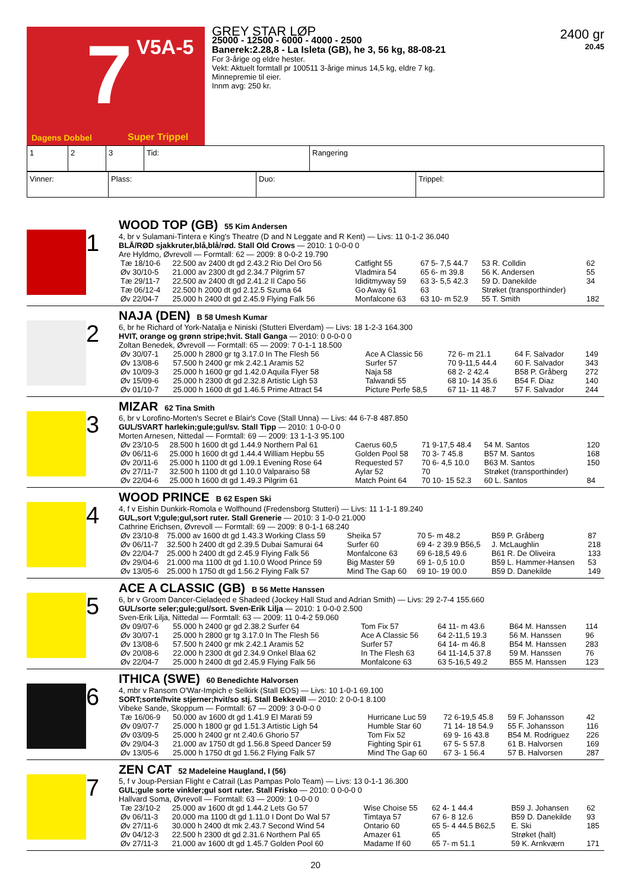7 V5A-5
Dagens Dobbel Super Trippel
GREY STAR LØP
25000 - 12500 - 6000 - 4000 - 2500
Banerek:2.28,8 - La Isleta (GB), he 3, 56 kg, 88-08-21
For 3-årige og eldre hester.
Vekt: Aktuelt formtall pr 100511 3-årige minus 14,5 kg, eldre 7 kg.
Minnepremie til eier.
Innm avg: 250 kr.
2400 gr
20.45
| 1 | 2 | 3 | Tid: | Rangering |
| Vinner: | Plass: | Duo: | Trippel: |
1
WOOD TOP (GB) 55 Kim Andersen
4, br v Sulamani-Tintera e King's Theatre (D and N Leggate and R Kent) — Livs: 11 0-1-2 36.040
BLÅ/RØD sjakkruter,blå,blå/rød. Stall Old Crows — 2010: 1 0-0-0 0
Are Hyldmo, Øvrevoll — Formtall: 62 — 2009: 8 0-0-2 19.790
| Tæ 18/10-6 | 22.500 av 2400 dt gd 2.43.2 Rio Del Oro 56 | Catfight 55 | 67 5- 7,5 44.7 | 53 R. Colldin | 62 |
| Øv 30/10-5 | 21.000 av 2300 dt gd 2.34.7 Pilgrim 57 | Vladmira 54 | 65 6- m 39.8 | 56 K. Andersen | 55 |
| Tæ 29/11-7 | 22.500 av 2400 dt gd 2.41.2 Il Capo 56 | Ididitmyway 59 | 63 3- 5,5 42.3 | 59 D. Danekilde | 34 |
| Tæ 06/12-4 | 22.500 h 2000 dt gd 2.12.5 Szuma 64 | Go Away 61 | 63 | Strøket (transporthinder) | |
| Øv 22/04-7 | 25.000 h 2400 dt gd 2.45.9 Flying Falk 56 | Monfalcone 63 | 63 10- m 52.9 | 55 T. Smith | 182 |
2
NAJA (DEN) B 58 Umesh Kumar
6, br he Richard of York-Natalja e Niniski (Stutteri Elverdam) — Livs: 18 1-2-3 164.300
HVIT, orange og grønn stripe;hvit. Stall Ganga — 2010: 0 0-0-0 0
Zoltan Benedek, Øvrevoll — Formtall: 65 — 2009: 7 0-1-1 18.500
| Øv 30/07-1 | 25.000 h 2800 gr tg 3.17.0 In The Flesh 56 | Ace A Classic 56 | 72 6- m 21.1 | 64 F. Salvador | 149 |
| Øv 13/08-6 | 57.500 h 2400 gr mk 2.42.1 Aramis 52 | Surfer 57 | 70 9-11,5 44.4 | 60 F. Salvador | 343 |
| Øv 10/09-3 | 25.000 h 1600 gr gd 1.42.0 Aquila Flyer 58 | Naja 58 | 68 2- 2 42.4 | B58 P. Gråberg | 272 |
| Øv 15/09-6 | 25.000 h 2300 dt gd 2.32.8 Artistic Ligh 53 | Talwandi 55 | 68 10- 14 35.6 | B54 F. Diaz | 140 |
| Øv 01/10-7 | 25.000 h 1600 dt gd 1.46.5 Prime Attract 54 | Picture Perfe 58,5 | 67 11- 11 48.7 | 57 F. Salvador | 244 |
3
MIZAR 62 Tina Smith
6, br v Lorofino-Morten's Secret e Blair's Cove (Stall Unna) — Livs: 44 6-7-8 487.850
GUL/SVART harlekin;gule;gul/sv. Stall Tipp — 2010: 1 0-0-0 0
Morten Arnesen, Nittedal — Formtall: 69 — 2009: 13 1-1-3 95.100
| Øv 23/10-5 | 28.500 h 1600 dt gd 1.44.9 Northern Pal 61 | Caerus 60,5 | 71 9-17,5 48.4 | 54 M. Santos | 120 |
| Øv 06/11-6 | 25.000 h 1600 dt gd 1.44.4 William Hepbu 55 | Golden Pool 58 | 70 3- 7 45.8 | B57 M. Santos | 168 |
| Øv 20/11-6 | 25.000 h 1100 dt gd 1.09.1 Evening Rose 64 | Requested 57 | 70 6- 4,5 10.0 | B63 M. Santos | 150 |
| Øv 27/11-7 | 32.500 h 1100 dt gd 1.10.0 Valparaiso 58 | Aylar 52 | 70 | Strøket (transporthinder) | |
| Øv 22/04-6 | 25.000 h 1600 dt gd 1.49.3 Pilgrim 61 | Match Point 64 | 70 10- 15 52.3 | 60 L. Santos | 84 |
4
WOOD PRINCE B 62 Espen Ski
4, f v Eishin Dunkirk-Romola e Wolfhound (Fredensborg Stutteri) — Livs: 11 1-1-1 89.240
GUL,sort V;gule;gul,sort ruter. Stall Grenerie — 2010: 3 1-0-0 21.000
Cathrine Erichsen, Øvrevoll — Formtall: 69 — 2009: 8 0-1-1 68.240
| Øv 23/10-8 | 75.000 av 1600 dt gd 1.43.3 Working Class 59 | Sheika 57 | 70 5- m 48.2 | B59 P. Gråberg | 87 |
| Øv 06/11-7 | 32.500 h 2400 dt gd 2.39.5 Dubai Samurai 64 | Surfer 60 | 69 4- 2 39.9 B56,5 | J. McLaughlin | 218 |
| Øv 22/04-7 | 25.000 h 2400 dt gd 2.45.9 Flying Falk 56 | Monfalcone 63 | 69 6-18,5 49.6 | B61 R. De Oliveira | 133 |
| Øv 29/04-6 | 21.000 ma 1100 dt gd 1.10.0 Wood Prince 59 | Big Master 59 | 69 1- 0,5 10.0 | B59 L. Hammer-Hansen | 53 |
| Øv 13/05-6 | 25.000 h 1750 dt gd 1.56.2 Flying Falk 57 | Mind The Gap 60 | 69 10- 19 00.0 | B59 D. Danekilde | 149 |
5
ACE A CLASSIC (GB) B 56 Mette Hanssen
6, br v Groom Dancer-Cieladeed e Shadeed (Jockey Hall Stud and Adrian Smith) — Livs: 29 2-7-4 155.660
GUL/sorte seler;gule;gul/sort. Sven-Erik Lilja — 2010: 1 0-0-0 2.500
Sven-Erik Lilja, Nittedal — Formtall: 63 — 2009: 11 0-4-2 59.060
| Øv 09/07-6 | 55.000 h 2400 gr gd 2.38.2 Surfer 64 | Tom Fix 57 | 64 11- m 43.6 | B64 M. Hanssen | 114 |
| Øv 30/07-1 | 25.000 h 2800 gr tg 3.17.0 In The Flesh 56 | Ace A Classic 56 | 64 2-11,5 19.3 | 56 M. Hanssen | 96 |
| Øv 13/08-6 | 57.500 h 2400 gr mk 2.42.1 Aramis 52 | Surfer 57 | 64 14- m 46.8 | B54 M. Hanssen | 283 |
| Øv 20/08-6 | 22.000 h 2300 dt gd 2.34.9 Onkel Blaa 62 | In The Flesh 63 | 64 11-14,5 37.8 | 59 M. Hanssen | 76 |
| Øv 22/04-7 | 25.000 h 2400 dt gd 2.45.9 Flying Falk 56 | Monfalcone 63 | 63 5-16,5 49.2 | B55 M. Hanssen | 123 |
6
ITHICA (SWE) 60 Benedichte Halvorsen
4, mbr v Ransom O'War-Impich e Selkirk (Stall EOS) — Livs: 10 1-0-1 69.100
SORT;sorte/hvite stjerner;hvit/so stj. Stall Bekkevill — 2010: 2 0-0-1 8.100
Vibeke Sande, Skoppum — Formtall: 67 — 2009: 3 0-0-0 0
| Tæ 16/06-9 | 50.000 av 1600 dt gd 1.41.9 El Marati 59 | Hurricane Luc 59 | 72 6-19,5 45.8 | 59 F. Johansson | 42 |
| Øv 09/07-7 | 25.000 h 1800 gr gd 1.51.3 Artistic Ligh 54 | Humble Star 60 | 71 14- 18 54.9 | 55 F. Johansson | 116 |
| Øv 03/09-5 | 25.000 h 2400 gr nt 2.40.6 Ghorio 57 | Tom Fix 52 | 69 9- 16 43.8 | B54 M. Rodriguez | 226 |
| Øv 29/04-3 | 21.000 av 1750 dt gd 1.56.8 Speed Dancer 59 | Fighting Spir 61 | 67 5- 5 57.8 | 61 B. Halvorsen | 169 |
| Øv 13/05-6 | 25.000 h 1750 dt gd 1.56.2 Flying Falk 57 | Mind The Gap 60 | 67 3- 1 56.4 | 57 B. Halvorsen | 287 |
7
ZEN CAT 52 Madeleine Haugland, I (56)
5, f v Joup-Persian Flight e Catrail (Las Pampas Polo Team) — Livs: 13 0-1-1 36.300
GUL;gule sorte vinkler;gul sort ruter. Stall Frisko — 2010: 0 0-0-0 0
Hallvard Soma, Øvrevoll — Formtall: 63 — 2009: 1 0-0-0 0
| Tæ 23/10-2 | 25.000 av 1600 dt gd 1.44.2 Lets Go 57 | Wise Choise 55 | 62 4- 1 44.4 | B59 J. Johansen | 62 |
| Øv 06/11-3 | 20.000 ma 1100 dt gd 1.11.0 I Dont Do Wal 57 | Timtaya 57 | 67 6- 8 12.6 | B59 D. Danekilde | 93 |
| Øv 27/11-6 | 30.000 h 2400 dt mk 2.43.7 Second Wind 54 | Ontario 60 | 65 5- 4 44.5 B62,5 | E. Ski | 185 |
| Øv 04/12-3 | 22.500 h 2300 dt gd 2.31.6 Northern Pal 65 | Amazer 61 | 65 | Strøket (halt) | |
| Øv 27/11-3 | 21.000 av 1600 dt gd 1.45.7 Golden Pool 60 | Madame If 60 | 65 7- m 51.1 | 59 K. Arnkværn | 171 |
20